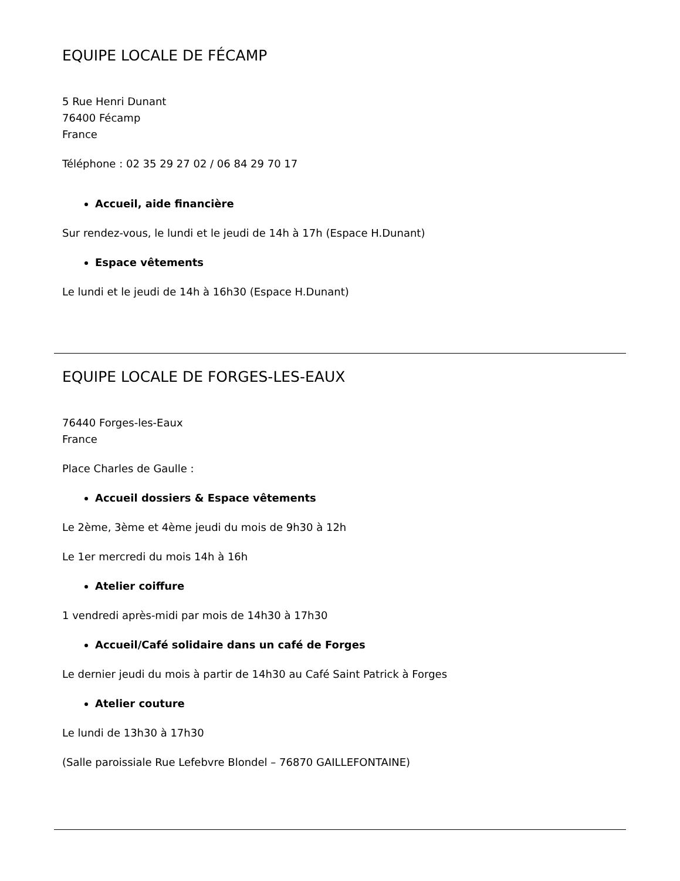EQUIPE LOCALE DE FÉCAMP
5 Rue Henri Dunant
76400 Fécamp
France
Téléphone : 02 35 29 27 02 / 06 84 29 70 17
Accueil, aide financière
Sur rendez-vous, le lundi et le jeudi de 14h à 17h (Espace H.Dunant)
Espace vêtements
Le lundi et le jeudi de 14h à 16h30 (Espace H.Dunant)
EQUIPE LOCALE DE FORGES-LES-EAUX
76440 Forges-les-Eaux
France
Place Charles de Gaulle :
Accueil dossiers & Espace vêtements
Le 2ème, 3ème et 4ème jeudi du mois de 9h30 à 12h
Le 1er mercredi du mois 14h à 16h
Atelier coiffure
1 vendredi après-midi par mois de 14h30 à 17h30
Accueil/Café solidaire dans un café de Forges
Le dernier jeudi du mois à partir de 14h30 au Café Saint Patrick à Forges
Atelier couture
Le lundi de 13h30 à 17h30
(Salle paroissiale Rue Lefebvre Blondel – 76870 GAILLEFONTAINE)